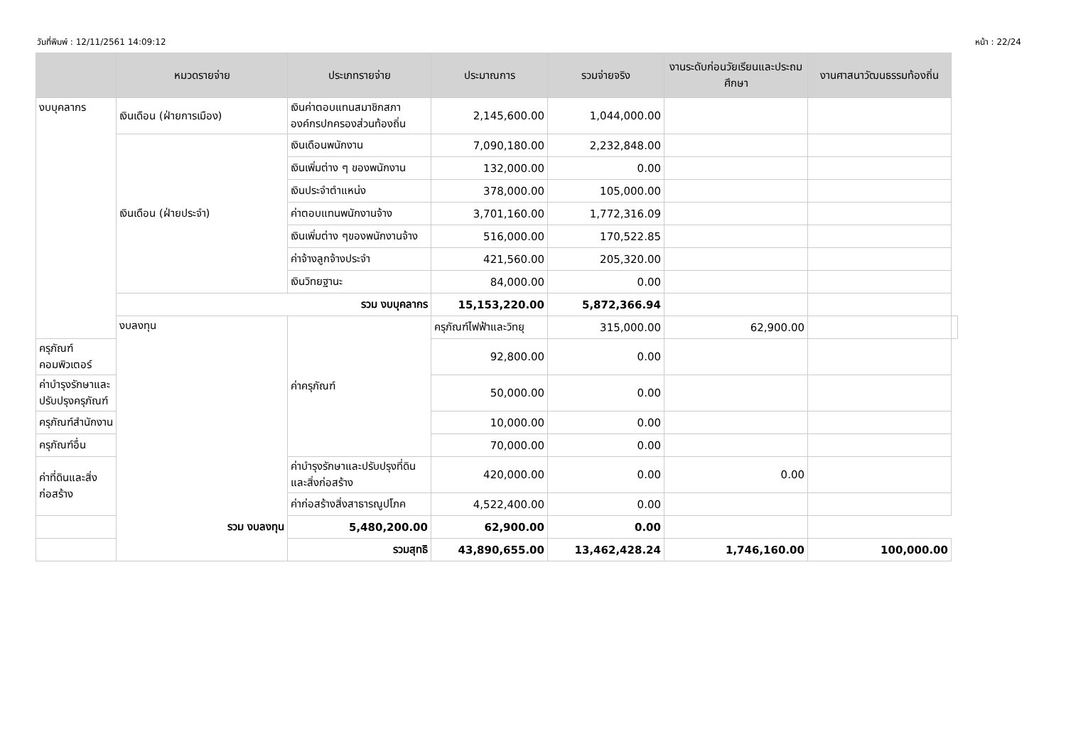วันที่พิมพ์ : 12/11/2561 14:09:12 หน้า : 22/24
| | หมวดรายจ่าย | ประเภทรายจ่าย | ประมาณการ | รวมจ่ายจริง | งานระดับก่อนวัยเรียนและประถมศึกษา | งานศาสนาวัฒนธรรมท้องถิ่น | |
| --- | --- | --- | --- | --- | --- | --- | --- |
| งบบุคลากร | เงินเดือน (ฝ่ายการเมือง) | เงินค่าตอบแทนสมาชิกสภาองค์กรปกครองส่วนท้องถิ่น | 2,145,600.00 | 1,044,000.00 | | | |
| | เงินเดือน (ฝ่ายประจำ) | เงินเดือนพนักงาน | 7,090,180.00 | 2,232,848.00 | | | |
| | | เงินเพิ่มต่าง ๆ ของพนักงาน | 132,000.00 | 0.00 | | | |
| | | เงินประจำตำแหน่ง | 378,000.00 | 105,000.00 | | | |
| | | ค่าตอบแทนพนักงานจ้าง | 3,701,160.00 | 1,772,316.09 | | | |
| | | เงินเพิ่มต่าง ๆของพนักงานจ้าง | 516,000.00 | 170,522.85 | | | |
| | | ค่าจ้างลูกจ้างประจำ | 421,560.00 | 205,320.00 | | | |
| | | เงินวิทยฐานะ | 84,000.00 | 0.00 | | | |
| | รวม งบบุคลากร | | 15,153,220.00 | 5,872,366.94 | | | |
| | งบลงทุน | ค่าครุภัณฑ์ | ครุภัณฑ์ไฟฟ้าและวิทยุ | 315,000.00 | 62,900.00 | | |
| ครุภัณฑ์คอมพิวเตอร์ | | | 92,800.00 | 0.00 | | | |
| ค่าบำรุงรักษาและปรับปรุงครุภัณฑ์ | | | 50,000.00 | 0.00 | | | |
| ครุภัณฑ์สำนักงาน | | | 10,000.00 | 0.00 | | | |
| ครุภัณฑ์อื่น | | | 70,000.00 | 0.00 | | | |
| ค่าที่ดินและสิ่งก่อสร้าง | | ค่าบำรุงรักษาและปรับปรุงที่ดินและสิ่งก่อสร้าง | 420,000.00 | 0.00 | 0.00 | | |
| | | ค่าก่อสร้างสิ่งสาธารณูปโภค | 4,522,400.00 | 0.00 | | | |
| รวม งบลงทุน | | 5,480,200.00 | 62,900.00 | 0.00 | | | |
| รวมสุทธิ | | | 43,890,655.00 | 13,462,428.24 | 1,746,160.00 | 100,000.00 | |